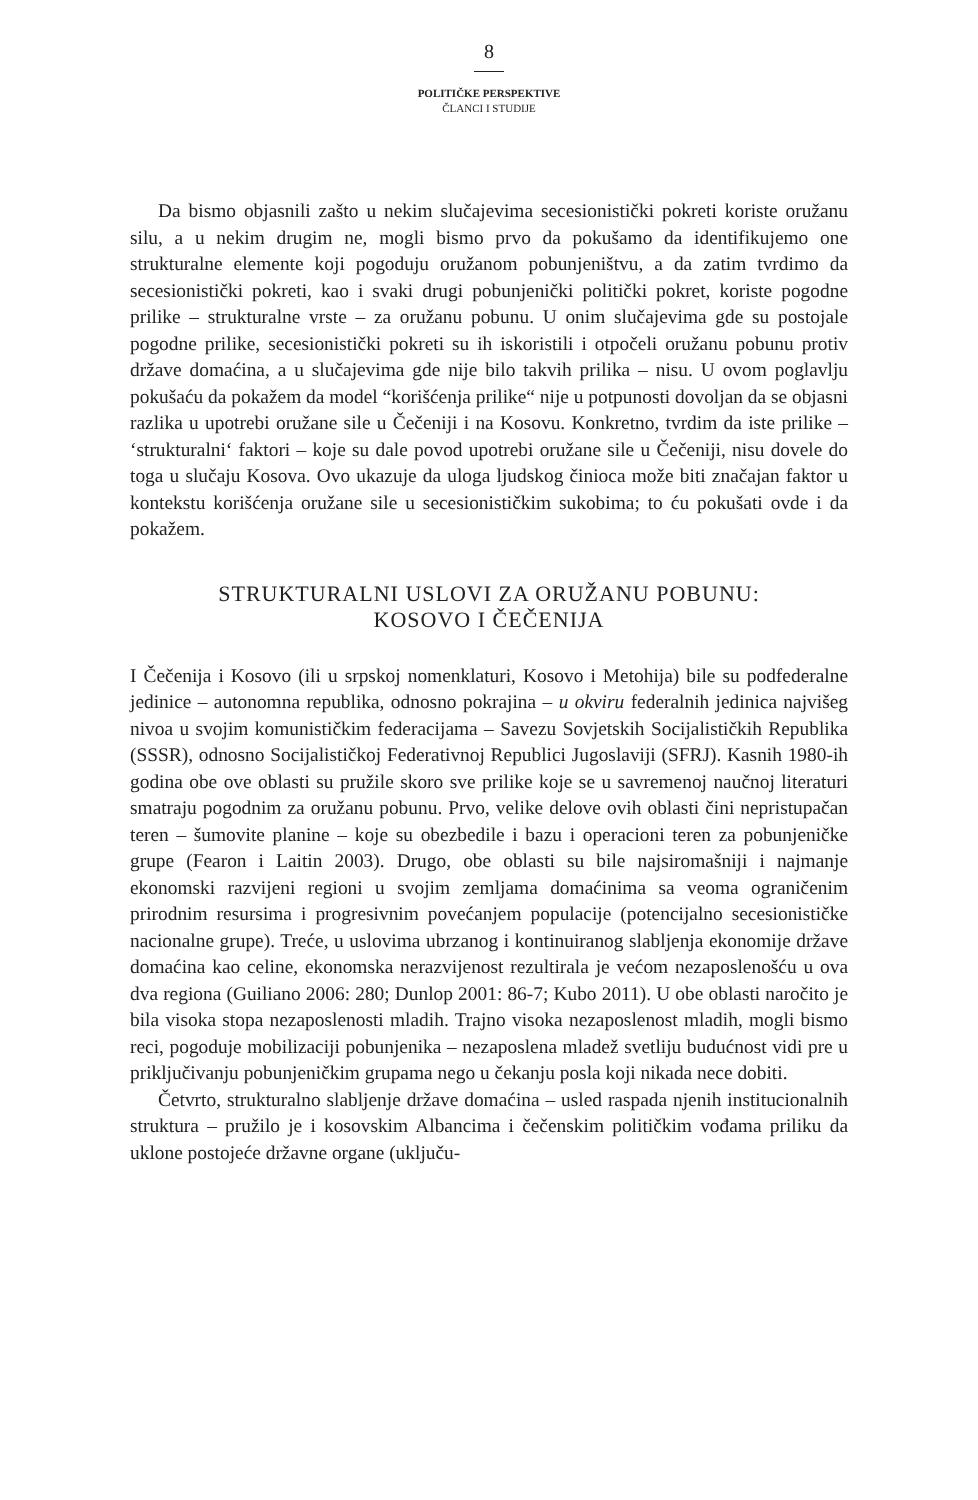8
POLITIČKE PERSPEKTIVE
ČLANCI I STUDIJE
Da bismo objasnili zašto u nekim slučajevima secesionistički pokreti koriste oružanu silu, a u nekim drugim ne, mogli bismo prvo da pokušamo da identifikujemo one strukturalne elemente koji pogoduju oružanom pobunjeništvu, a da zatim tvrdimo da secesionistički pokreti, kao i svaki drugi pobunjenički politički pokret, koriste pogodne prilike – strukturalne vrste – za oružanu pobunu. U onim slučajevima gde su postojale pogodne prilike, secesionistički pokreti su ih iskoristili i otpočeli oružanu pobunu protiv države domaćina, a u slučajevima gde nije bilo takvih prilika – nisu. U ovom poglavlju pokušaću da pokažem da model “korišćenja prilike“ nije u potpunosti dovoljan da se objasni razlika u upotrebi oružane sile u Čečeniji i na Kosovu. Konkretno, tvrdim da iste prilike – ‘strukturalni‘ faktori – koje su dale povod upotrebi oružane sile u Čečeniji, nisu dovele do toga u slučaju Kosova. Ovo ukazuje da uloga ljudskog činioca može biti značajan faktor u kontekstu korišćenja oružane sile u secesionističkim sukobima; to ću pokušati ovde i da pokažem.
STRUKTURALNI USLOVI ZA ORUŽANU POBUNU:
KOSOVO I ČEČENIJA
I Čečenija i Kosovo (ili u srpskoj nomenklaturi, Kosovo i Metohija) bile su podfederalne jedinice – autonomna republika, odnosno pokrajina – u okviru federalnih jedinica najvišeg nivoa u svojim komunističkim federacijama – Savezu Sovjetskih Socijalističkih Republika (SSSR), odnosno Socijalističkoj Federativnoj Republici Jugoslaviji (SFRJ). Kasnih 1980-ih godina obe ove oblasti su pružile skoro sve prilike koje se u savremenoj naučnoj literaturi smatraju pogodnim za oružanu pobunu. Prvo, velike delove ovih oblasti čini nepristupačan teren – šumovite planine – koje su obezbedile i bazu i operacioni teren za pobunjeničke grupe (Fearon i Laitin 2003). Drugo, obe oblasti su bile najsiromašniji i najmanje ekonomski razvijeni regioni u svojim zemljama domaćinima sa veoma ograničenim prirodnim resursima i progresivnim povećanjem populacije (potencijalno secesionističke nacionalne grupe). Treće, u uslovima ubrzanog i kontinuiranog slabljenja ekonomije države domaćina kao celine, ekonomska nerazvijenost rezultirala je većom nezaposlenošću u ova dva regiona (Guiliano 2006: 280; Dunlop 2001: 86-7; Kubo 2011). U obe oblasti naročito je bila visoka stopa nezaposlenosti mladih. Trajno visoka nezaposlenost mladih, mogli bismo reci, pogoduje mobilizaciji pobunjenika – nezaposlena mladež svetliju budućnost vidi pre u priključivanju pobunjeničkim grupama nego u čekanju posla koji nikada nece dobiti.
Četvrto, strukturalno slabljenje države domaćina – usled raspada njenih institucionalnih struktura – pružilo je i kosovskim Albancima i čečenskim političkim vođama priliku da uklone postojeće državne organe (uključu-